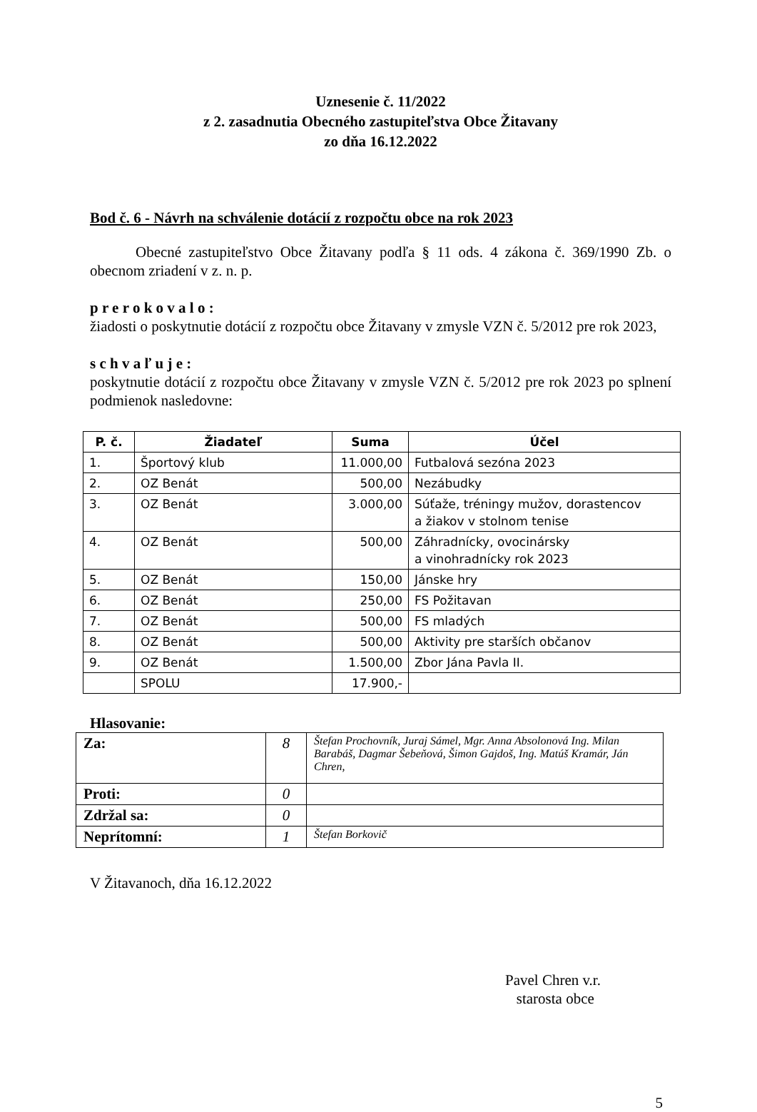Uznesenie č. 11/2022
z 2. zasadnutia Obecného zastupiteľstva Obce Žitavany
zo dňa 16.12.2022
Bod č. 6 - Návrh na schválenie dotácií z rozpočtu obce na rok 2023
Obecné zastupiteľstvo Obce Žitavany podľa § 11 ods. 4 zákona č. 369/1990 Zb. o obecnom zriadení v z. n. p.
p r e r o k o v a l o :
žiadosti o poskytnutie dotácií z rozpočtu obce Žitavany v zmysle VZN č. 5/2012 pre rok 2023,
s c h v a ľ u j e :
poskytnutie dotácií z rozpočtu obce Žitavany v zmysle VZN č. 5/2012 pre rok 2023 po splnení podmienok nasledovne:
| P. č. | Žiadateľ | Suma | Účel |
| --- | --- | --- | --- |
| 1. | Športový klub | 11.000,00 | Futbalová sezóna 2023 |
| 2. | OZ Benát | 500,00 | Nezábudky |
| 3. | OZ Benát | 3.000,00 | Súťaže, tréningy mužov, dorastencov a žiakov v stolnom tenise |
| 4. | OZ Benát | 500,00 | Záhradnícky, ovocinársky a vinohradnícky rok 2023 |
| 5. | OZ Benát | 150,00 | Jánske hry |
| 6. | OZ Benát | 250,00 | FS Požitavan |
| 7. | OZ Benát | 500,00 | FS mladých |
| 8. | OZ Benát | 500,00 | Aktivity pre starších občanov |
| 9. | OZ Benát | 1.500,00 | Zbor Jána Pavla II. |
| | SPOLU | 17.900,- | |
Hlasovanie:
| Za: | 8 | Štefan Prochovník, Juraj Sámel, Mgr. Anna Absolonová Ing. Milan Barabáš, Dagmar Šebeňová, Šimon Gajdoš, Ing. Matúš Kramár, Ján Chren, |
| Proti: | 0 | |
| Zdržal sa: | 0 | |
| Neprítomní: | 1 | Štefan Borkovič |
V Žitavanoch, dňa 16.12.2022
Pavel Chren v.r.
starosta obce
5